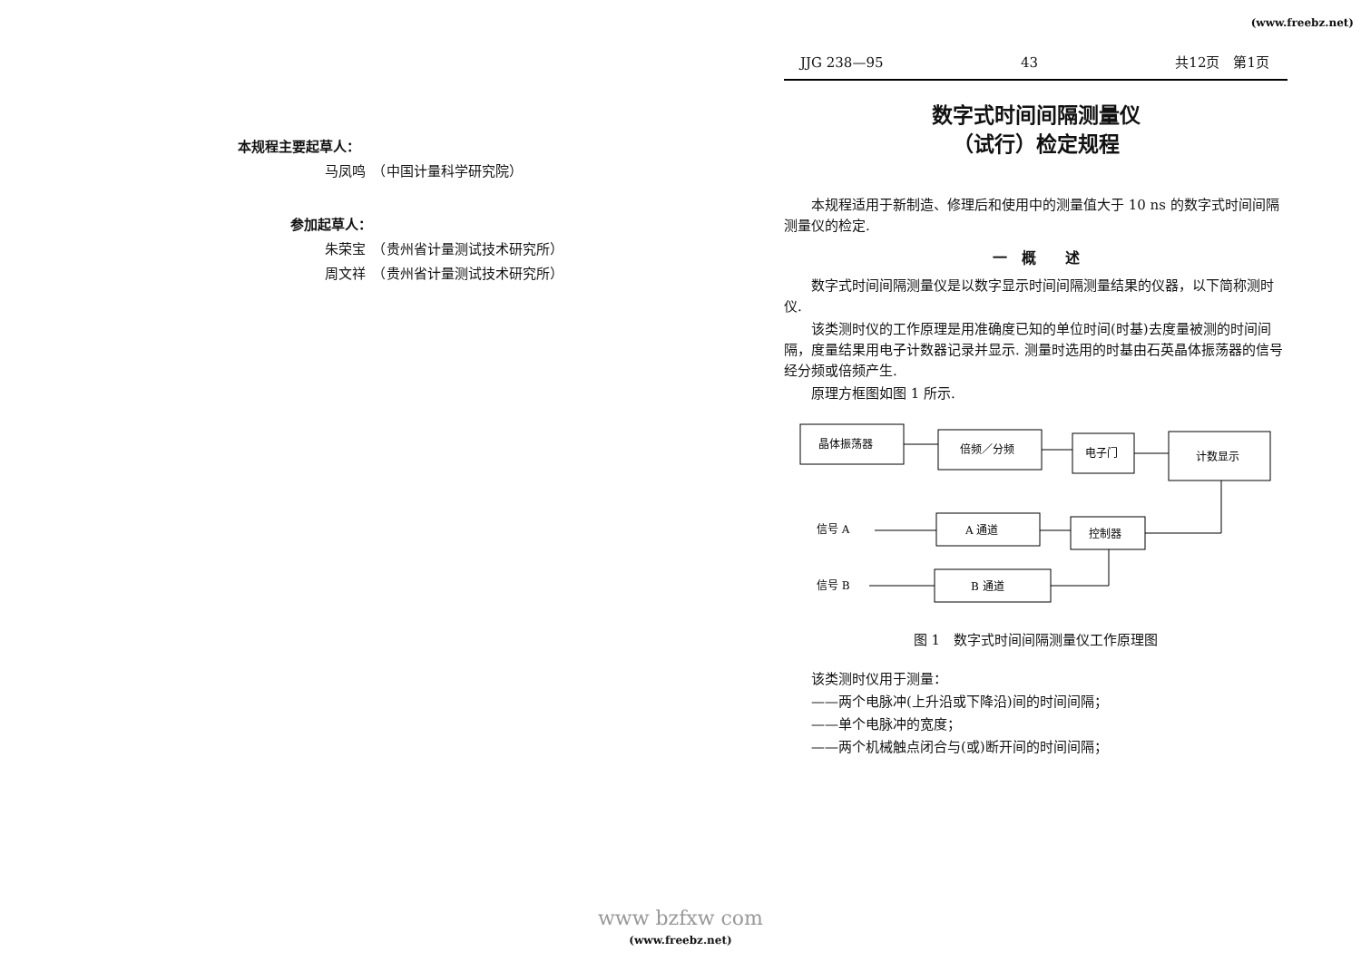(www.freebz.net)
本规程主要起草人：
马凤鸣　（中国计量科学研究院）
参加起草人：
朱荣宝　（贵州省计量测试技术研究所）
周文祥　（贵州省计量测试技术研究所）
JJG 238—95 43 共12页　第1页
数字式时间间隔测量仪
（试行）检定规程
本规程适用于新制造、修理后和使用中的测量值大于 10 ns 的数字式时间间隔测量仪的检定.
一　概　　述
数字式时间间隔测量仪是以数字显示时间间隔测量结果的仪器，以下简称测时仪.
该类测时仪的工作原理是用准确度已知的单位时间(时基)去度量被测的时间间隔，度量结果用电子计数器记录并显示. 测量时选用的时基由石英晶体振荡器的信号经分频或倍频产生.
原理方框图如图 1 所示.
晶体振荡器
倍频／分频
电子门
计数显示
信号 A
A 通道
控制器
信号 B
B 通道
图 1　数字式时间间隔测量仪工作原理图
该类测时仪用于测量：
——两个电脉冲(上升沿或下降沿)间的时间间隔；
——单个电脉冲的宽度；
——两个机械触点闭合与(或)断开间的时间间隔；
www bzfxw com
(www.freebz.net)